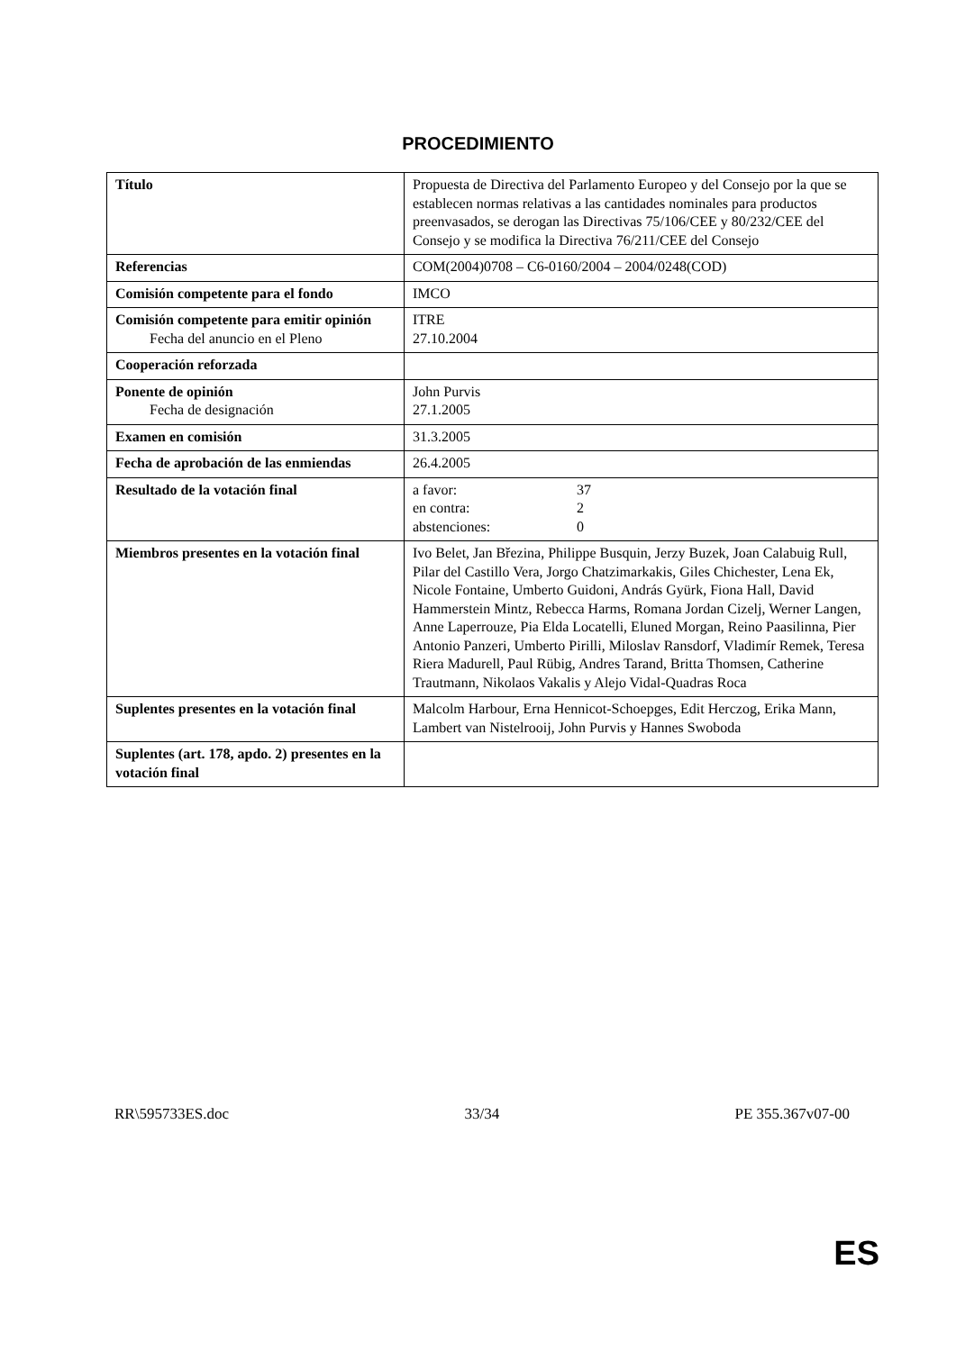PROCEDIMIENTO
| Título | Propuesta de Directiva del Parlamento Europeo y del Consejo por la que se establecen normas relativas a las cantidades nominales para productos preenvasados, se derogan las Directivas 75/106/CEE y 80/232/CEE del Consejo y se modifica la Directiva 76/211/CEE del Consejo |
| Referencias | COM(2004)0708 – C6-0160/2004 – 2004/0248(COD) |
| Comisión competente para el fondo | IMCO |
| Comisión competente para emitir opinión Fecha del anuncio en el Pleno | ITRE 27.10.2004 |
| Cooperación reforzada | |
| Ponente de opinión Fecha de designación | John Purvis 27.1.2005 |
| Examen en comisión | 31.3.2005 |
| Fecha de aprobación de las enmiendas | 26.4.2005 |
| Resultado de la votación final | a favor: 37 en contra: 2 abstenciones: 0 |
| Miembros presentes en la votación final | Ivo Belet, Jan Březina, Philippe Busquin, Jerzy Buzek, Joan Calabuig Rull, Pilar del Castillo Vera, Jorgo Chatzimarkakis, Giles Chichester, Lena Ek, Nicole Fontaine, Umberto Guidoni, András Gyürk, Fiona Hall, David Hammerstein Mintz, Rebecca Harms, Romana Jordan Cizelj, Werner Langen, Anne Laperrouze, Pia Elda Locatelli, Eluned Morgan, Reino Paasilinna, Pier Antonio Panzeri, Umberto Pirilli, Miloslav Ransdorf, Vladimír Remek, Teresa Riera Madurell, Paul Rübig, Andres Tarand, Britta Thomsen, Catherine Trautmann, Nikolaos Vakalis y Alejo Vidal-Quadras Roca |
| Suplentes presentes en la votación final | Malcolm Harbour, Erna Hennicot-Schoepges, Edit Herczog, Erika Mann, Lambert van Nistelrooij, John Purvis y Hannes Swoboda |
| Suplentes (art. 178, apdo. 2) presentes en la votación final | |
RR\595733ES.doc 33/34 PE 355.367v07-00
ES